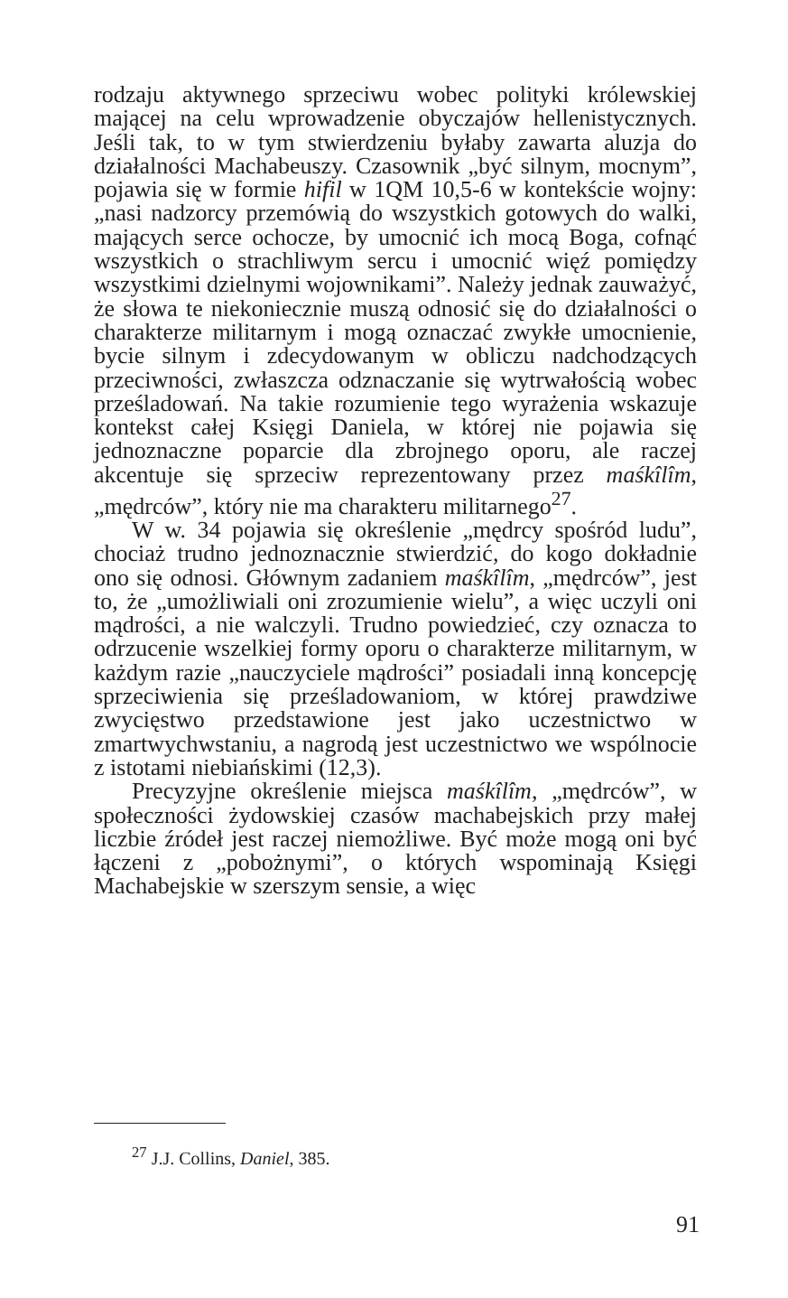rodzaju aktywnego sprzeciwu wobec polityki królewskiej mającej na celu wprowadzenie obyczajów hellenistycznych. Jeśli tak, to w tym stwierdzeniu byłaby zawarta aluzja do działalności Machabeuszy. Czasownik „być silnym, mocnym”, pojawia się w formie hifil w 1QM 10,5-6 w kontekście wojny: „nasi nadzorcy przemówią do wszystkich gotowych do walki, mających serce ochocze, by umocnić ich mocą Boga, cofnąć wszystkich o strachliwym sercu i umocnić więź pomiędzy wszystkimi dzielnymi wojownikami”. Należy jednak zauważyć, że słowa te niekoniecznie muszą odnosić się do działalności o charakterze militarnym i mogą oznaczać zwykłe umocnienie, bycie silnym i zdecydowanym w obliczu nadchodzących przeciwności, zwłaszcza odznaczanie się wytrwałością wobec prześladowań. Na takie rozumienie tego wyrażenia wskazuje kontekst całej Księgi Daniela, w której nie pojawia się jednoznaczne poparcie dla zbrojnego oporu, ale raczej akcentuje się sprzeciw reprezentowany przez maśkîlîm, „mędrców”, który nie ma charakteru militarnego<sup>27</sup>.
W w. 34 pojawia się określenie „mędrcy spośród ludu”, chociaż trudno jednoznacznie stwierdzić, do kogo dokładnie ono się odnosi. Głównym zadaniem maśkîlîm, „mędrców”, jest to, że „umożliwiali oni zrozumienie wielu”, a więc uczyli oni mądrości, a nie walczyli. Trudno powiedzieć, czy oznacza to odrzucenie wszelkiej formy oporu o charakterze militarnym, w każdym razie „nauczyciele mądrości” posiadali inną koncepcję sprzeciwienia się prześladowaniom, w której prawdziwe zwycięstwo przedstawione jest jako uczestnictwo w zmartwychwstaniu, a nagrodą jest uczestnictwo we wspólnocie z istotami niebiańskimi (12,3).
Precyzyjne określenie miejsca maśkîlîm, „mędrców”, w społeczności żydowskiej czasów machabejskich przy małej liczbie źródeł jest raczej niemożliwe. Być może mogą oni być łączeni z „pobożnymi”, o których wspominają Księgi Machabejskie w szerszym sensie, a więc
<sup>27</sup> J.J. Collins, Daniel, 385.
91